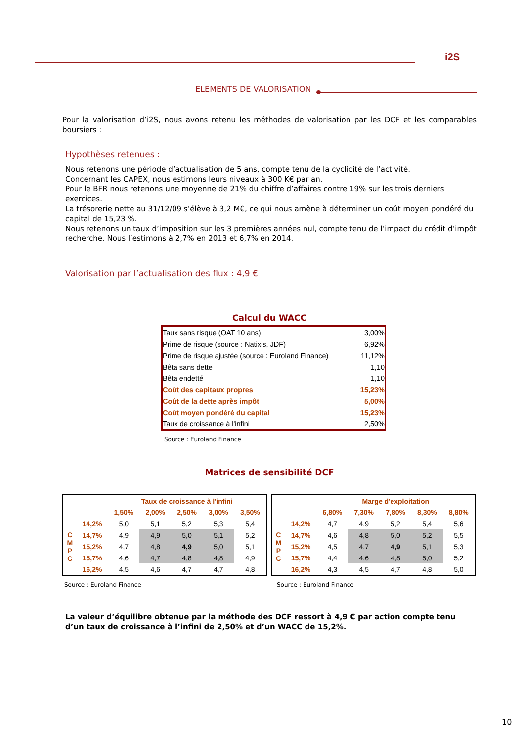i2S
ELEMENTS DE VALORISATION
Pour la valorisation d’i2S, nous avons retenu les méthodes de valorisation par les DCF et les comparables boursiers :
Hypothèses retenues :
Nous retenons une période d’actualisation de 5 ans, compte tenu de la cyclicité de l’activité.
Concernant les CAPEX, nous estimons leurs niveaux à 300 K€ par an.
Pour le BFR nous retenons une moyenne de 21% du chiffre d’affaires contre 19% sur les trois derniers exercices.
La trésorerie nette au 31/12/09 s’élève à 3,2 M€, ce qui nous amène à déterminer un coût moyen pondéré du capital de 15,23 %.
Nous retenons un taux d’imposition sur les 3 premières années nul, compte tenu de l’impact du crédit d’impôt recherche. Nous l’estimons à 2,7% en 2013 et 6,7% en 2014.
Valorisation par l’actualisation des flux : 4,9 €
Calcul du WACC
| Taux sans risque (OAT 10 ans) | 3,00% |
| Prime de risque (source : Natixis, JDF) | 6,92% |
| Prime de risque ajustée (source : Euroland Finance) | 11,12% |
| Bêta sans dette | 1,10 |
| Bêta endetté | 1,10 |
| Coût des capitaux propres | 15,23% |
| Coût de la dette après impôt | 5,00% |
| Coût moyen pondéré du capital | 15,23% |
| Taux de croissance à l'infini | 2,50% |
Source : Euroland Finance
Matrices de sensibilité DCF
| | | Taux de croissance à l'infini | | | | |
| | | 1,50% | 2,00% | 2,50% | 3,00% | 3,50% |
| C M P C | 14,2% | 5,0 | 5,1 | 5,2 | 5,3 | 5,4 |
| | 14,7% | 4,9 | 4,9 | 5,0 | 5,1 | 5,2 |
| | 15,2% | 4,7 | 4,8 | 4,9 | 5,0 | 5,1 |
| | 15,7% | 4,6 | 4,7 | 4,8 | 4,8 | 4,9 |
| | 16,2% | 4,5 | 4,6 | 4,7 | 4,7 | 4,8 |
| | | Marge d'exploitation | | | | |
| | | 6,80% | 7,30% | 7,80% | 8,30% | 8,80% |
| C M P C | 14,2% | 4,7 | 4,9 | 5,2 | 5,4 | 5,6 |
| | 14,7% | 4,6 | 4,8 | 5,0 | 5,2 | 5,5 |
| | 15,2% | 4,5 | 4,7 | 4,9 | 5,1 | 5,3 |
| | 15,7% | 4,4 | 4,6 | 4,8 | 5,0 | 5,2 |
| | 16,2% | 4,3 | 4,5 | 4,7 | 4,8 | 5,0 |
Source : Euroland Finance Source : Euroland Finance
La valeur d’équilibre obtenue par la méthode des DCF ressort à 4,9 € par action compte tenu d’un taux de croissance à l’infini de 2,50% et d’un WACC de 15,2%.
10